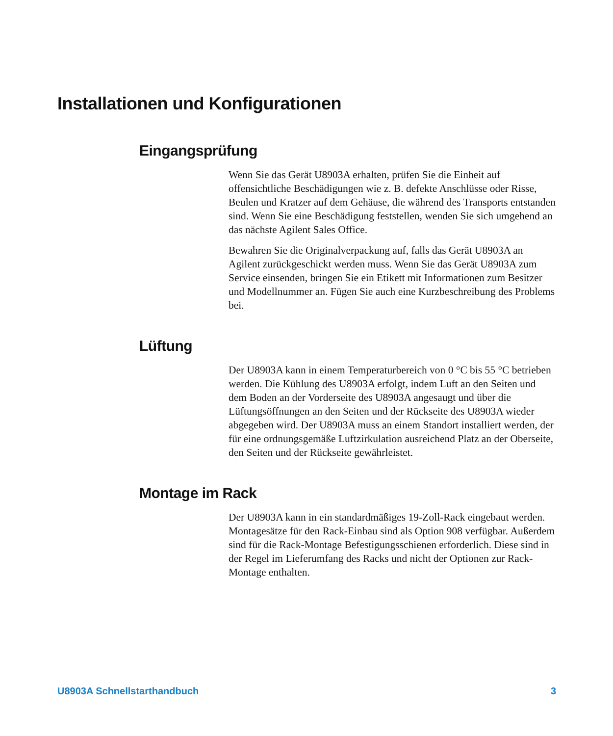Installationen und Konfigurationen
Eingangsprüfung
Wenn Sie das Gerät U8903A erhalten, prüfen Sie die Einheit auf offensichtliche Beschädigungen wie z. B. defekte Anschlüsse oder Risse, Beulen und Kratzer auf dem Gehäuse, die während des Transports entstanden sind. Wenn Sie eine Beschädigung feststellen, wenden Sie sich umgehend an das nächste Agilent Sales Office.
Bewahren Sie die Originalverpackung auf, falls das Gerät U8903A an Agilent zurückgeschickt werden muss. Wenn Sie das Gerät U8903A zum Service einsenden, bringen Sie ein Etikett mit Informationen zum Besitzer und Modellnummer an. Fügen Sie auch eine Kurzbeschreibung des Problems bei.
Lüftung
Der U8903A kann in einem Temperaturbereich von 0 °C bis 55 °C betrieben werden. Die Kühlung des U8903A erfolgt, indem Luft an den Seiten und dem Boden an der Vorderseite des U8903A angesaugt und über die Lüftungsöffnungen an den Seiten und der Rückseite des U8903A wieder abgegeben wird. Der U8903A muss an einem Standort installiert werden, der für eine ordnungsgemäße Luftzirkulation ausreichend Platz an der Oberseite, den Seiten und der Rückseite gewährleistet.
Montage im Rack
Der U8903A kann in ein standardmäßiges 19-Zoll-Rack eingebaut werden. Montagesätze für den Rack-Einbau sind als Option 908 verfügbar. Außerdem sind für die Rack-Montage Befestigungsschienen erforderlich. Diese sind in der Regel im Lieferumfang des Racks und nicht der Optionen zur Rack-Montage enthalten.
U8903A Schnellstarthandbuch 3